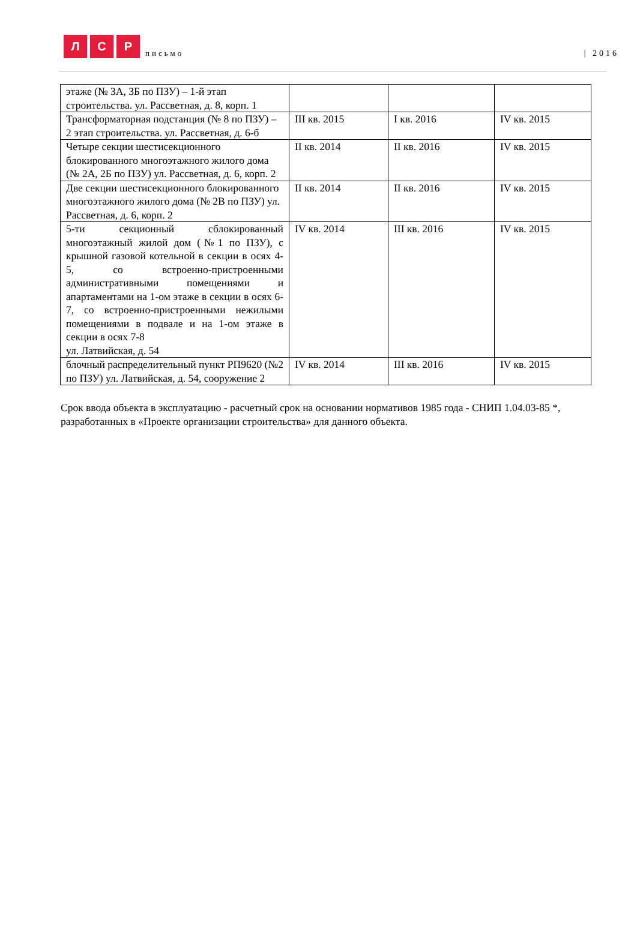Л
С
Р
письмо
| 2016
| этаже (№ 3А, 3Б по ПЗУ) – 1-й этап строительства. ул. Рассветная, д. 8, корп. 1 | | | |
| Трансформаторная подстанция (№ 8 по ПЗУ) – 2 этап строительства. ул. Рассветная, д. 6-б | III кв. 2015 | I кв. 2016 | IV кв. 2015 |
| Четыре секции шестисекционного блокированного многоэтажного жилого дома (№ 2А, 2Б по ПЗУ) ул. Рассветная, д. 6, корп. 2 | II кв. 2014 | II кв. 2016 | IV кв. 2015 |
| Две секции шестисекционного блокированного многоэтажного жилого дома (№ 2В по ПЗУ) ул. Рассветная, д. 6, корп. 2 | II кв. 2014 | II кв. 2016 | IV кв. 2015 |
| 5-ти секционный сблокированный многоэтажный жилой дом (№1 по ПЗУ), с крышной газовой котельной в секции в осях 4-5, со встроенно-пристроенными административными помещениями и апартаментами на 1-ом этаже в секции в осях 6-7, со встроенно-пристроенными нежилыми помещениями в подвале и на 1-ом этаже в секции в осях 7-8 ул. Латвийская, д. 54 | IV кв. 2014 | III кв. 2016 | IV кв. 2015 |
| блочный распределительный пункт РП9620 (№2 по ПЗУ) ул. Латвийская, д. 54, сооружение 2 | IV кв. 2014 | III кв. 2016 | IV кв. 2015 |
Срок ввода объекта в эксплуатацию - расчетный срок на основании нормативов 1985 года - СНИП 1.04.03-85 *, разработанных в «Проекте организации строительства» для данного объекта.